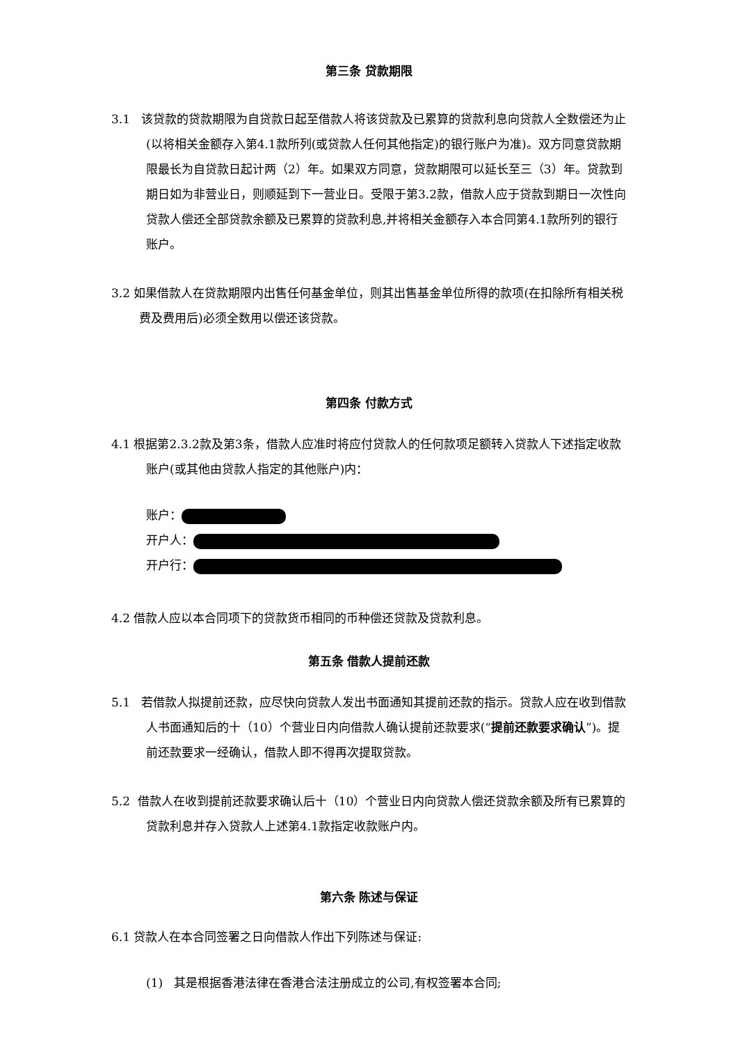第三条 贷款期限
3.1 该贷款的贷款期限为自贷款日起至借款人将该贷款及已累算的贷款利息向贷款人全数偿还为止(以将相关金额存入第4.1款所列(或贷款人任何其他指定)的银行账户为准)。双方同意贷款期限最长为自贷款日起计两（2）年。如果双方同意，贷款期限可以延长至三（3）年。贷款到期日如为非营业日，则顺延到下一营业日。受限于第3.2款，借款人应于贷款到期日一次性向贷款人偿还全部贷款余额及已累算的贷款利息,并将相关金额存入本合同第4.1款所列的银行账户。
3.2 如果借款人在贷款期限内出售任何基金单位，则其出售基金单位所得的款项(在扣除所有相关税费及费用后)必须全数用以偿还该贷款。
第四条 付款方式
4.1 根据第2.3.2款及第3条，借款人应准时将应付贷款人的任何款项足额转入贷款人下述指定收款账户(或其他由贷款人指定的其他账户)内：
账户：
开户人：
开户行：
4.2 借款人应以本合同项下的贷款货币相同的币种偿还贷款及贷款利息。
第五条 借款人提前还款
5.1 若借款人拟提前还款，应尽快向贷款人发出书面通知其提前还款的指示。贷款人应在收到借款人书面通知后的十（10）个营业日内向借款人确认提前还款要求(“提前还款要求确认”)。提前还款要求一经确认，借款人即不得再次提取贷款。
5.2 借款人在收到提前还款要求确认后十（10）个营业日内向贷款人偿还贷款余额及所有已累算的贷款利息并存入贷款人上述第4.1款指定收款账户内。
第六条 陈述与保证
6.1 贷款人在本合同签署之日向借款人作出下列陈述与保证:
(1) 其是根据香港法律在香港合法注册成立的公司,有权签署本合同;